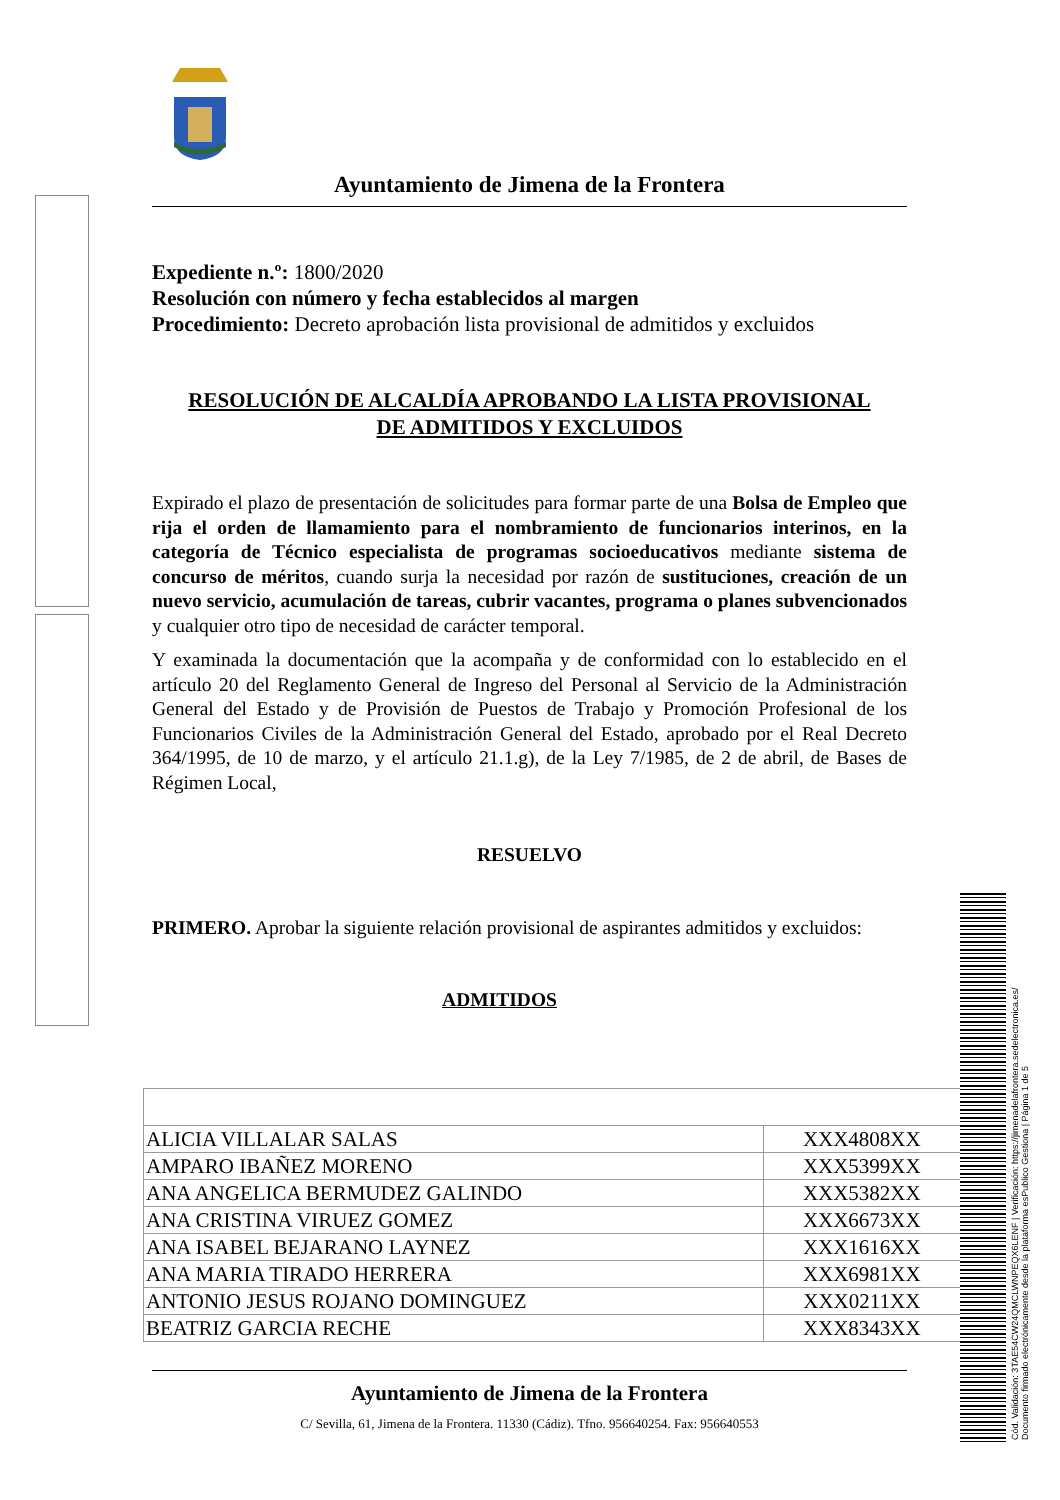Ayuntamiento de Jimena de la Frontera
Expediente n.º: 1800/2020
Resolución con número y fecha establecidos al margen
Procedimiento: Decreto aprobación lista provisional de admitidos y excluidos
RESOLUCIÓN DE ALCALDÍA APROBANDO LA LISTA PROVISIONAL
DE ADMITIDOS Y EXCLUIDOS
Expirado el plazo de presentación de solicitudes para formar parte de una Bolsa de Empleo que rija el orden de llamamiento para el nombramiento de funcionarios interinos, en la categoría de Técnico especialista de programas socioeducativos mediante sistema de concurso de méritos, cuando surja la necesidad por razón de sustituciones, creación de un nuevo servicio, acumulación de tareas, cubrir vacantes, programa o planes subvencionados y cualquier otro tipo de necesidad de carácter temporal.
Y examinada la documentación que la acompaña y de conformidad con lo establecido en el artículo 20 del Reglamento General de Ingreso del Personal al Servicio de la Administración General del Estado y de Provisión de Puestos de Trabajo y Promoción Profesional de los Funcionarios Civiles de la Administración General del Estado, aprobado por el Real Decreto 364/1995, de 10 de marzo, y el artículo 21.1.g), de la Ley 7/1985, de 2 de abril, de Bases de Régimen Local,
RESUELVO
PRIMERO. Aprobar la siguiente relación provisional de aspirantes admitidos y excluidos:
ADMITIDOS
| ALICIA VILLALAR SALAS | XXX4808XX |
| AMPARO IBAÑEZ MORENO | XXX5399XX |
| ANA ANGELICA BERMUDEZ GALINDO | XXX5382XX |
| ANA CRISTINA VIRUEZ GOMEZ | XXX6673XX |
| ANA ISABEL BEJARANO LAYNEZ | XXX1616XX |
| ANA MARIA TIRADO HERRERA | XXX6981XX |
| ANTONIO JESUS ROJANO DOMINGUEZ | XXX0211XX |
| BEATRIZ GARCIA RECHE | XXX8343XX |
Ayuntamiento de Jimena de la Frontera
C/ Sevilla, 61, Jimena de la Frontera. 11330 (Cádiz). Tfno. 956640254. Fax: 956640553
Cód. Validación: 3TAE54CW24QMCLWNPEQX6LENF | Verificación: https://jimenadelafrontera.sedelectronica.es/
Documento firmado electrónicamente desde la plataforma esPublico Gestiona | Página 1 de 5